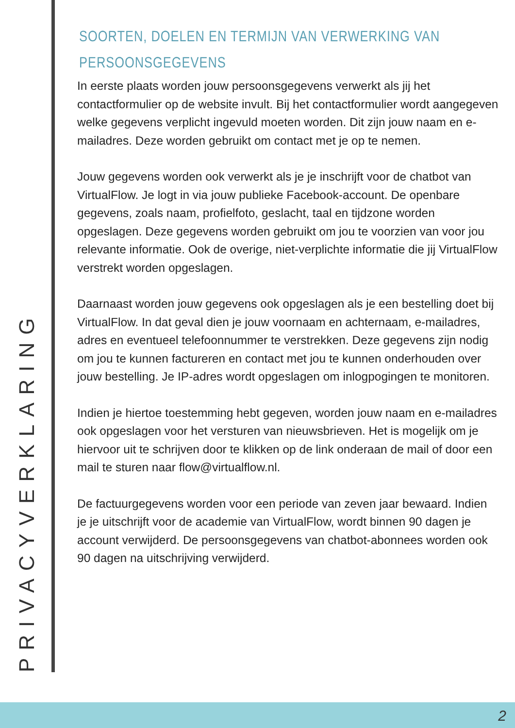PRIVACYVERKLARING
SOORTEN, DOELEN EN TERMIJN VAN VERWERKING VAN PERSOONSGEGEVENS
In eerste plaats worden jouw persoonsgegevens verwerkt als jij het contactformulier op de website invult. Bij het contactformulier wordt aangegeven welke gegevens verplicht ingevuld moeten worden. Dit zijn jouw naam en e-mailadres. Deze worden gebruikt om contact met je op te nemen.
Jouw gegevens worden ook verwerkt als je je inschrijft voor de chatbot van VirtualFlow. Je logt in via jouw publieke Facebook-account. De openbare gegevens, zoals naam, profielfoto, geslacht, taal en tijdzone worden opgeslagen. Deze gegevens worden gebruikt om jou te voorzien van voor jou relevante informatie. Ook de overige, niet-verplichte informatie die jij VirtualFlow verstrekt worden opgeslagen.
Daarnaast worden jouw gegevens ook opgeslagen als je een bestelling doet bij VirtualFlow. In dat geval dien je jouw voornaam en achternaam, e-mailadres, adres en eventueel telefoonnummer te verstrekken. Deze gegevens zijn nodig om jou te kunnen factureren en contact met jou te kunnen onderhouden over jouw bestelling. Je IP-adres wordt opgeslagen om inlogpogingen te monitoren.
Indien je hiertoe toestemming hebt gegeven, worden jouw naam en e-mailadres ook opgeslagen voor het versturen van nieuwsbrieven. Het is mogelijk om je hiervoor uit te schrijven door te klikken op de link onderaan de mail of door een mail te sturen naar flow@virtualflow.nl.
De factuurgegevens worden voor een periode van zeven jaar bewaard. Indien je je uitschrijft voor de academie van VirtualFlow, wordt binnen 90 dagen je account verwijderd. De persoonsgegevens van chatbot-abonnees worden ook 90 dagen na uitschrijving verwijderd.
2